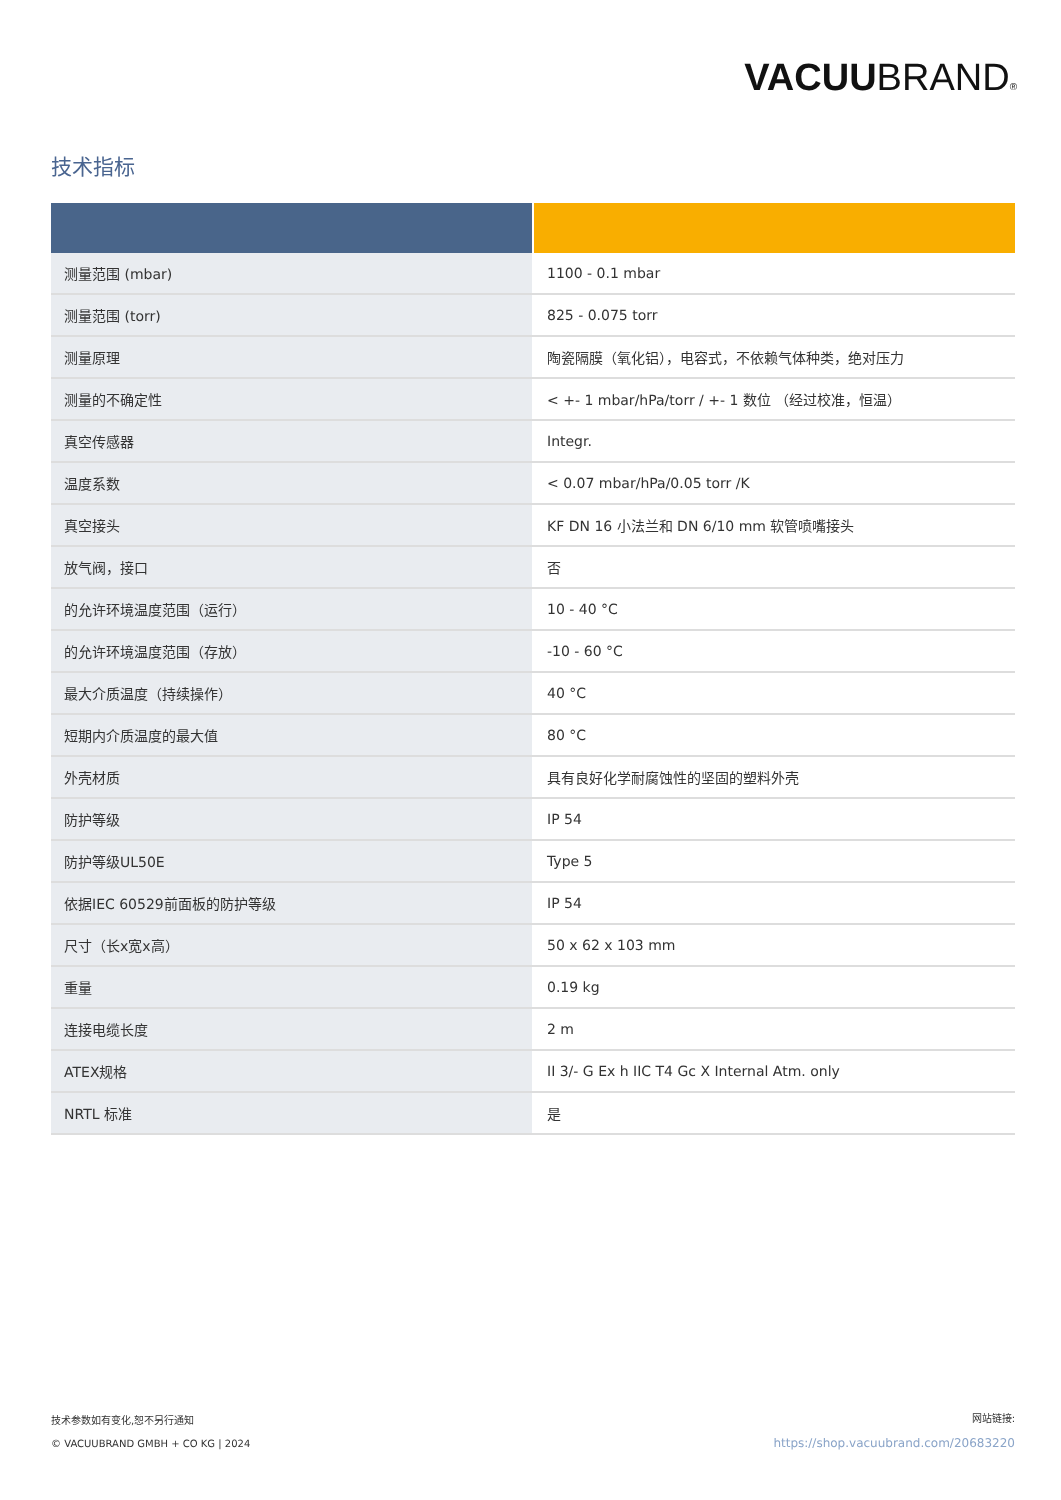VACUUBRAND®
技术指标
| 测量范围 (mbar) | 1100 - 0.1 mbar |
| 测量范围 (torr) | 825 - 0.075 torr |
| 测量原理 | 陶瓷隔膜（氧化铝），电容式，不依赖气体种类，绝对压力 |
| 测量的不确定性 | < +- 1 mbar/hPa/torr / +- 1 数位 （经过校准，恒温） |
| 真空传感器 | Integr. |
| 温度系数 | < 0.07 mbar/hPa/0.05 torr /K |
| 真空接头 | KF DN 16 小法兰和 DN 6/10 mm 软管喷嘴接头 |
| 放气阀，接口 | 否 |
| 的允许环境温度范围（运行） | 10 - 40 °C |
| 的允许环境温度范围（存放） | -10 - 60 °C |
| 最大介质温度（持续操作） | 40 °C |
| 短期内介质温度的最大值 | 80 °C |
| 外壳材质 | 具有良好化学耐腐蚀性的坚固的塑料外壳 |
| 防护等级 | IP 54 |
| 防护等级UL50E | Type 5 |
| 依据IEC 60529前面板的防护等级 | IP 54 |
| 尺寸（长x宽x高） | 50 x 62 x 103 mm |
| 重量 | 0.19 kg |
| 连接电缆长度 | 2 m |
| ATEX规格 | II 3/- G Ex h IIC T4 Gc X Internal Atm. only |
| NRTL 标准 | 是 |
技术参数如有变化,恕不另行通知
© VACUUBRAND GMBH + CO KG | 2024
网站链接:
https://shop.vacuubrand.com/20683220